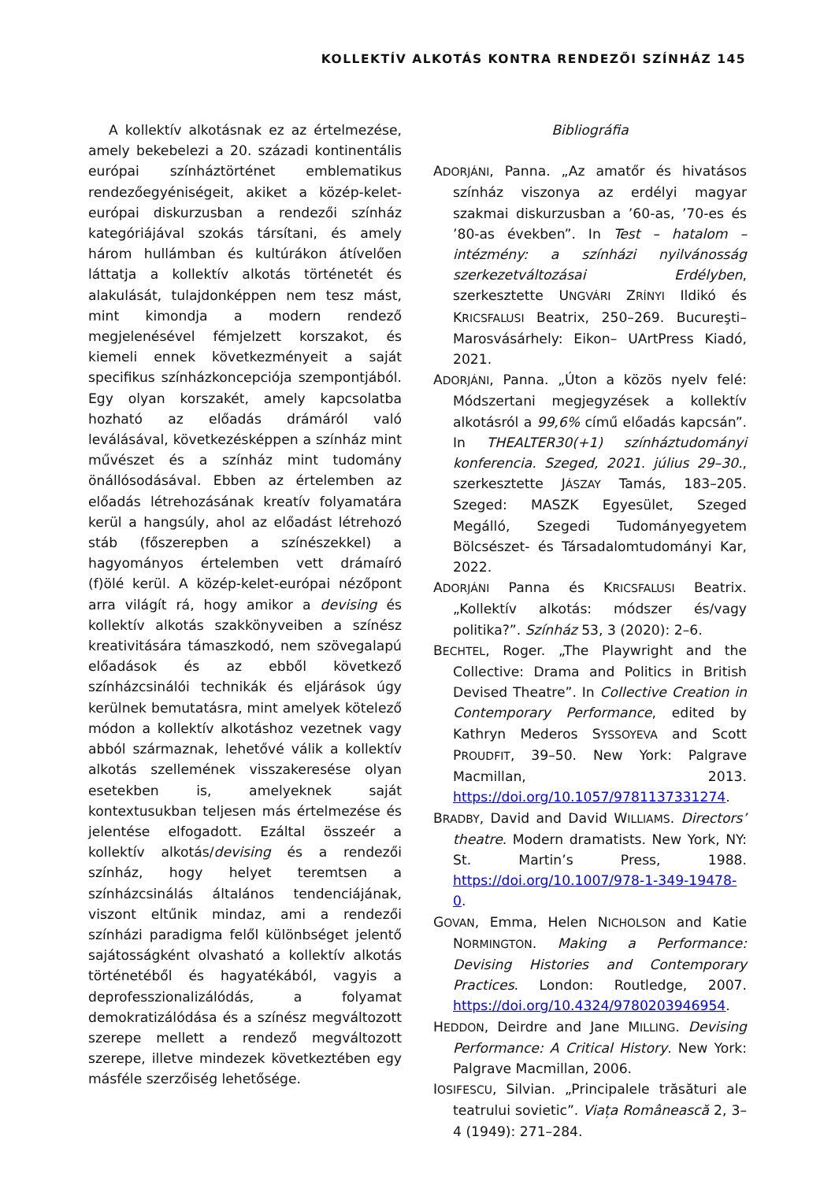KOLLEKTÍV ALKOTÁS KONTRA RENDEZŐI SZÍNHÁZ 145
A kollektív alkotásnak ez az értelmezése, amely bekebelezi a 20. századi kontinentális európai színháztörténet emblematikus rendezőegyéniségeit, akiket a közép-kelet-európai diskurzusban a rendezői színház kategóriájával szokás társítani, és amely három hullámban és kultúrákon átívelően láttatja a kollektív alkotás történetét és alakulását, tulajdonképpen nem tesz mást, mint kimondja a modern rendező megjelenésével fémjelzett korszakot, és kiemeli ennek következményeit a saját specifikus színházkoncepciója szempontjából. Egy olyan korszakét, amely kapcsolatba hozható az előadás drámáról való leválásával, következésképpen a színház mint művészet és a színház mint tudomány önállósodásával. Ebben az értelemben az előadás létrehozásának kreatív folyamatára kerül a hangsúly, ahol az előadást létrehozó stáb (főszerepben a színészekkel) a hagyományos értelemben vett drámaíró (f)ölé kerül. A közép-kelet-európai nézőpont arra világít rá, hogy amikor a devising és kollektív alkotás szakkönyveiben a színész kreativitására támaszkodó, nem szövegalapú előadások és az ebből következő színházcsinálói technikák és eljárások úgy kerülnek bemutatásra, mint amelyek kötelező módon a kollektív alkotáshoz vezetnek vagy abból származnak, lehetővé válik a kollektív alkotás szellemének visszakeresése olyan esetekben is, amelyeknek saját kontextusukban teljesen más értelmezése és jelentése elfogadott. Ezáltal összeér a kollektív alkotás/devising és a rendezői színház, hogy helyet teremtsen a színházcsinálás általános tendenciájának, viszont eltűnik mindaz, ami a rendezői színházi paradigma felől különbséget jelentő sajátosságként olvasható a kollektív alkotás történetéből és hagyatékából, vagyis a deprofesszionalizálódás, a folyamat demokratizálódása és a színész megváltozott szerepe mellett a rendező megváltozott szerepe, illetve mindezek következtében egy másféle szerzőiség lehetősége.
Bibliográfia
ADORJÁNI, Panna. „Az amatőr és hivatásos színház viszonya az erdélyi magyar szakmai diskurzusban a ’60-as, ’70-es és ’80-as években”. In Test – hatalom – intézmény: a színházi nyilvánosság szerkezetváltozásai Erdélyben, szerkesztette UNGVÁRI ZRÍNYI Ildikó és KRICSFALUSI Beatrix, 250–269. Bucureşti–Marosvásárhely: Eikon– UArtPress Kiadó, 2021.
ADORJÁNI, Panna. „Úton a közös nyelv felé: Módszertani megjegyzések a kollektív alkotásról a 99,6% című előadás kapcsán”. In THEALTER30(+1) színháztudományi konferencia. Szeged, 2021. július 29–30., szerkesztette JÁSZAY Tamás, 183–205. Szeged: MASZK Egyesület, Szeged Megálló, Szegedi Tudományegyetem Bölcsészet- és Társadalomtudományi Kar, 2022.
ADORJÁNI Panna és KRICSFALUSI Beatrix. „Kollektív alkotás: módszer és/vagy politika?”. Színház 53, 3 (2020): 2–6.
BECHTEL, Roger. „The Playwright and the Collective: Drama and Politics in British Devised Theatre”. In Collective Creation in Contemporary Performance, edited by Kathryn Mederos SYSSOYEVA and Scott PROUDFIT, 39–50. New York: Palgrave Macmillan, 2013. https://doi.org/10.1057/9781137331274.
BRADBY, David and David WILLIAMS. Directors’ theatre. Modern dramatists. New York, NY: St. Martin’s Press, 1988. https://doi.org/10.1007/978-1-349-19478-0.
GOVAN, Emma, Helen NICHOLSON and Katie NORMINGTON. Making a Performance: Devising Histories and Contemporary Practices. London: Routledge, 2007. https://doi.org/10.4324/9780203946954.
HEDDON, Deirdre and Jane MILLING. Devising Performance: A Critical History. New York: Palgrave Macmillan, 2006.
IOSIFESCU, Silvian. „Principalele trăsături ale teatrului sovietic”. Viața Românească 2, 3–4 (1949): 271–284.